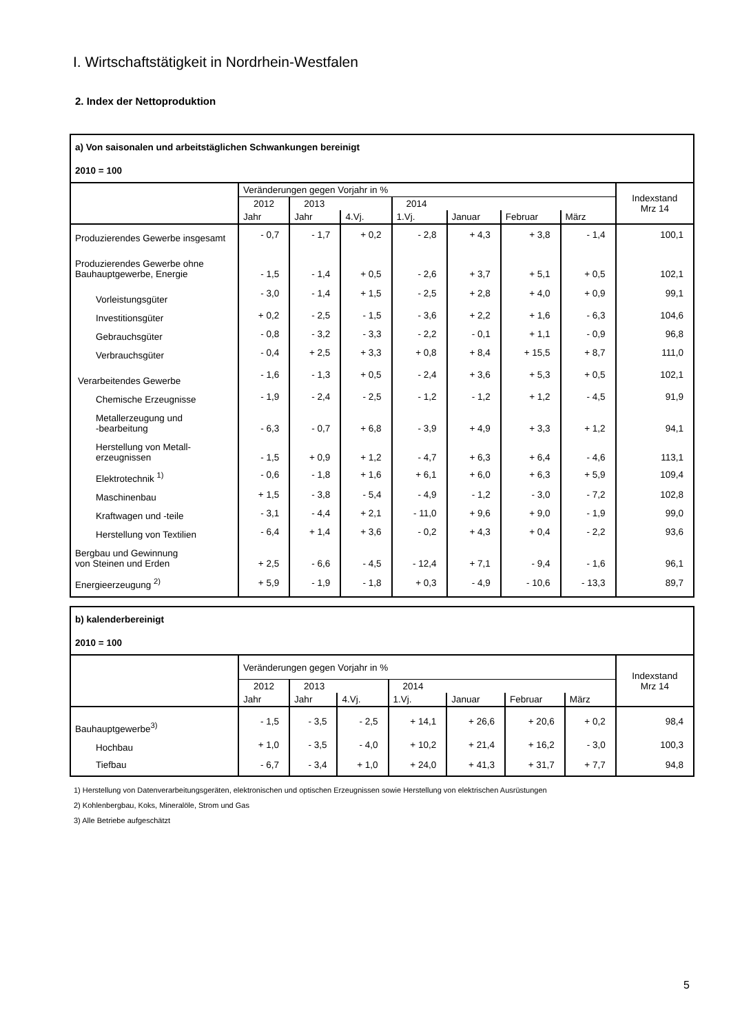I. Wirtschaftstätigkeit in Nordrhein-Westfalen
2. Index der Nettoproduktion
| a) Von saisonalen und arbeitstäglichen Schwankungen bereinigt | | | | | | | | |
| 2010 = 100 | | | | | | | | |
| | Veränderungen gegen Vorjahr in % | | | | | | | Indexstand Mrz 14 |
| | 2012 | 2013 | | 2014 | | | | |
| | Jahr | Jahr | 4.Vj. | 1.Vj. | Januar | Februar | März | |
| Produzierendes Gewerbe insgesamt | - 0,7 | - 1,7 | + 0,2 | - 2,8 | + 4,3 | + 3,8 | - 1,4 | 100,1 |
| Produzierendes Gewerbe ohne Bauhauptgewerbe, Energie | - 1,5 | - 1,4 | + 0,5 | - 2,6 | + 3,7 | + 5,1 | + 0,5 | 102,1 |
| Vorleistungsgüter | - 3,0 | - 1,4 | + 1,5 | - 2,5 | + 2,8 | + 4,0 | + 0,9 | 99,1 |
| Investitionsgüter | + 0,2 | - 2,5 | - 1,5 | - 3,6 | + 2,2 | + 1,6 | - 6,3 | 104,6 |
| Gebrauchsgüter | - 0,8 | - 3,2 | - 3,3 | - 2,2 | - 0,1 | + 1,1 | - 0,9 | 96,8 |
| Verbrauchsgüter | - 0,4 | + 2,5 | + 3,3 | + 0,8 | + 8,4 | + 15,5 | + 8,7 | 111,0 |
| Verarbeitendes Gewerbe | - 1,6 | - 1,3 | + 0,5 | - 2,4 | + 3,6 | + 5,3 | + 0,5 | 102,1 |
| Chemische Erzeugnisse | - 1,9 | - 2,4 | - 2,5 | - 1,2 | - 1,2 | + 1,2 | - 4,5 | 91,9 |
| Metallerzeugung und -bearbeitung | - 6,3 | - 0,7 | + 6,8 | - 3,9 | + 4,9 | + 3,3 | + 1,2 | 94,1 |
| Herstellung von Metall- erzeugnissen | - 1,5 | + 0,9 | + 1,2 | - 4,7 | + 6,3 | + 6,4 | - 4,6 | 113,1 |
| Elektrotechnik <sup>1)</sup> | - 0,6 | - 1,8 | + 1,6 | + 6,1 | + 6,0 | + 6,3 | + 5,9 | 109,4 |
| Maschinenbau | + 1,5 | - 3,8 | - 5,4 | - 4,9 | - 1,2 | - 3,0 | - 7,2 | 102,8 |
| Kraftwagen und -teile | - 3,1 | - 4,4 | + 2,1 | - 11,0 | + 9,6 | + 9,0 | - 1,9 | 99,0 |
| Herstellung von Textilien | - 6,4 | + 1,4 | + 3,6 | - 0,2 | + 4,3 | + 0,4 | - 2,2 | 93,6 |
| Bergbau und Gewinnung von Steinen und Erden | + 2,5 | - 6,6 | - 4,5 | - 12,4 | + 7,1 | - 9,4 | - 1,6 | 96,1 |
| Energieerzeugung <sup>2)</sup> | + 5,9 | - 1,9 | - 1,8 | + 0,3 | - 4,9 | - 10,6 | - 13,3 | 89,7 |
| b) kalenderbereinigt | | | | | | | | |
| 2010 = 100 | | | | | | | | |
| | Veränderungen gegen Vorjahr in % | | | | | | | Indexstand Mrz 14 |
| | 2012 | 2013 | | 2014 | | | | |
| | Jahr | Jahr | 4.Vj. | 1.Vj. | Januar | Februar | März | |
| Bauhauptgewerbe<sup>3)</sup> | - 1,5 | - 3,5 | - 2,5 | + 14,1 | + 26,6 | + 20,6 | + 0,2 | 98,4 |
| Hochbau | + 1,0 | - 3,5 | - 4,0 | + 10,2 | + 21,4 | + 16,2 | - 3,0 | 100,3 |
| Tiefbau | - 6,7 | - 3,4 | + 1,0 | + 24,0 | + 41,3 | + 31,7 | + 7,7 | 94,8 |
1) Herstellung von Datenverarbeitungsgeräten, elektronischen und optischen Erzeugnissen sowie Herstellung von elektrischen Ausrüstungen
2) Kohlenbergbau, Koks, Mineralöle, Strom und Gas
3) Alle Betriebe aufgeschätzt
5